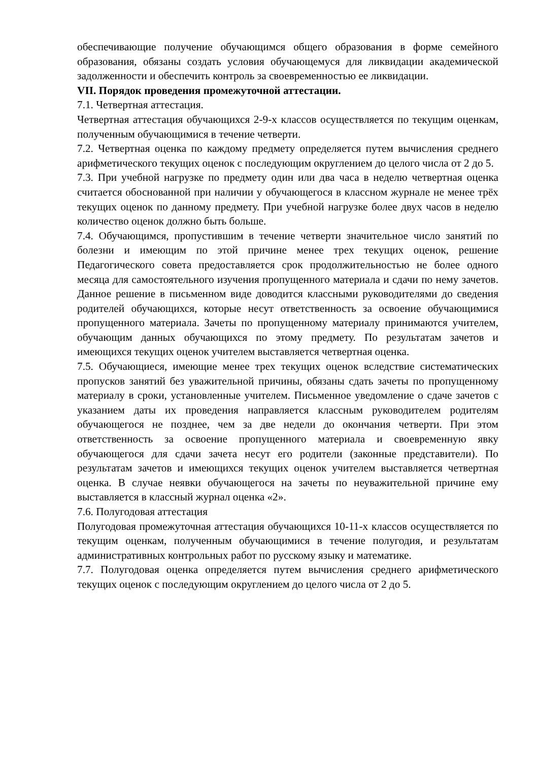обеспечивающие получение обучающимся общего образования в форме семейного образования, обязаны создать условия обучающемуся для ликвидации академической задолженности и обеспечить контроль за своевременностью ее ликвидации.
VII. Порядок проведения промежуточной аттестации.
7.1. Четвертная аттестация.
Четвертная аттестация обучающихся 2-9-х классов осуществляется по текущим оценкам, полученным обучающимися в течение четверти.
7.2. Четвертная оценка по каждому предмету определяется путем вычисления среднего арифметического текущих оценок с последующим округлением до целого числа от 2 до 5.
7.3. При учебной нагрузке по предмету один или два часа в неделю четвертная оценка считается обоснованной при наличии у обучающегося в классном журнале не менее трёх текущих оценок по данному предмету. При учебной нагрузке более двух часов в неделю количество оценок должно быть больше.
7.4. Обучающимся, пропустившим в течение четверти значительное число занятий по болезни и имеющим по этой причине менее трех текущих оценок, решение Педагогического совета предоставляется срок продолжительностью не более одного месяца для самостоятельного изучения пропущенного материала и сдачи по нему зачетов. Данное решение в письменном виде доводится классными руководителями до сведения родителей обучающихся, которые несут ответственность за освоение обучающимися пропущенного материала. Зачеты по пропущенному материалу принимаются учителем, обучающим данных обучающихся по этому предмету. По результатам зачетов и имеющихся текущих оценок учителем выставляется четвертная оценка.
7.5. Обучающиеся, имеющие менее трех текущих оценок вследствие систематических пропусков занятий без уважительной причины, обязаны сдать зачеты по пропущенному материалу в сроки, установленные учителем. Письменное уведомление о сдаче зачетов с указанием даты их проведения направляется классным руководителем родителям обучающегося не позднее, чем за две недели до окончания четверти. При этом ответственность за освоение пропущенного материала и своевременную явку обучающегося для сдачи зачета несут его родители (законные представители). По результатам зачетов и имеющихся текущих оценок учителем выставляется четвертная оценка. В случае неявки обучающегося на зачеты по неуважительной причине ему выставляется в классный журнал оценка «2».
7.6. Полугодовая аттестация
Полугодовая промежуточная аттестация обучающихся 10-11-х классов осуществляется по текущим оценкам, полученным обучающимися в течение полугодия, и результатам административных контрольных работ по русскому языку и математике.
7.7. Полугодовая оценка определяется путем вычисления среднего арифметического текущих оценок с последующим округлением до целого числа от 2 до 5.